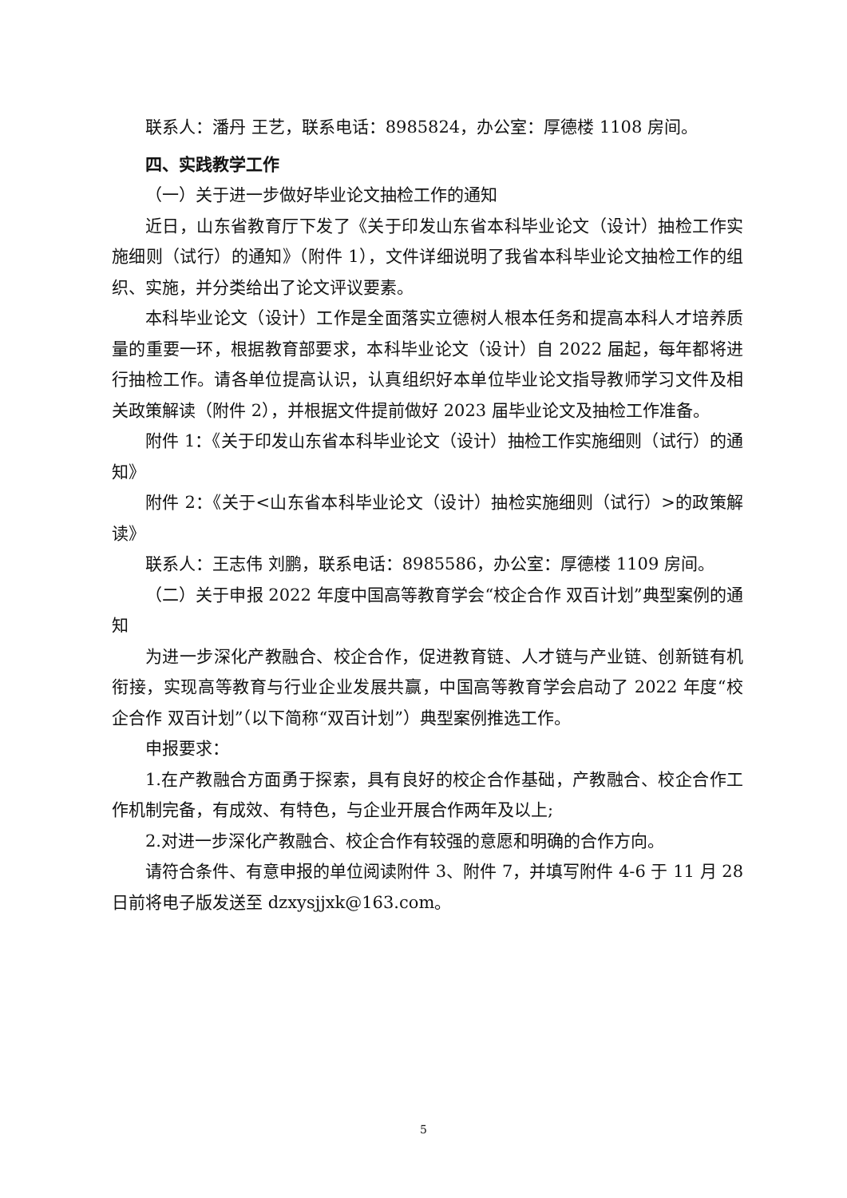联系人：潘丹 王艺，联系电话：8985824，办公室：厚德楼 1108 房间。
四、实践教学工作
（一）关于进一步做好毕业论文抽检工作的通知
近日，山东省教育厅下发了《关于印发山东省本科毕业论文（设计）抽检工作实施细则（试行）的通知》（附件 1），文件详细说明了我省本科毕业论文抽检工作的组织、实施，并分类给出了论文评议要素。
本科毕业论文（设计）工作是全面落实立德树人根本任务和提高本科人才培养质量的重要一环，根据教育部要求，本科毕业论文（设计）自 2022 届起，每年都将进行抽检工作。请各单位提高认识，认真组织好本单位毕业论文指导教师学习文件及相关政策解读（附件 2），并根据文件提前做好 2023 届毕业论文及抽检工作准备。
附件 1：《关于印发山东省本科毕业论文（设计）抽检工作实施细则（试行）的通知》
附件 2：《关于<山东省本科毕业论文（设计）抽检实施细则（试行）>的政策解读》
联系人：王志伟 刘鹏，联系电话：8985586，办公室：厚德楼 1109 房间。
（二）关于申报 2022 年度中国高等教育学会“校企合作 双百计划”典型案例的通知
为进一步深化产教融合、校企合作，促进教育链、人才链与产业链、创新链有机衔接，实现高等教育与行业企业发展共赢，中国高等教育学会启动了 2022 年度“校企合作 双百计划”（以下简称“双百计划”）典型案例推选工作。
申报要求：
1.在产教融合方面勇于探索，具有良好的校企合作基础，产教融合、校企合作工作机制完备，有成效、有特色，与企业开展合作两年及以上;
2.对进一步深化产教融合、校企合作有较强的意愿和明确的合作方向。
请符合条件、有意申报的单位阅读附件 3、附件 7，并填写附件 4-6 于 11 月 28 日前将电子版发送至 dzxysjjxk@163.com。
5